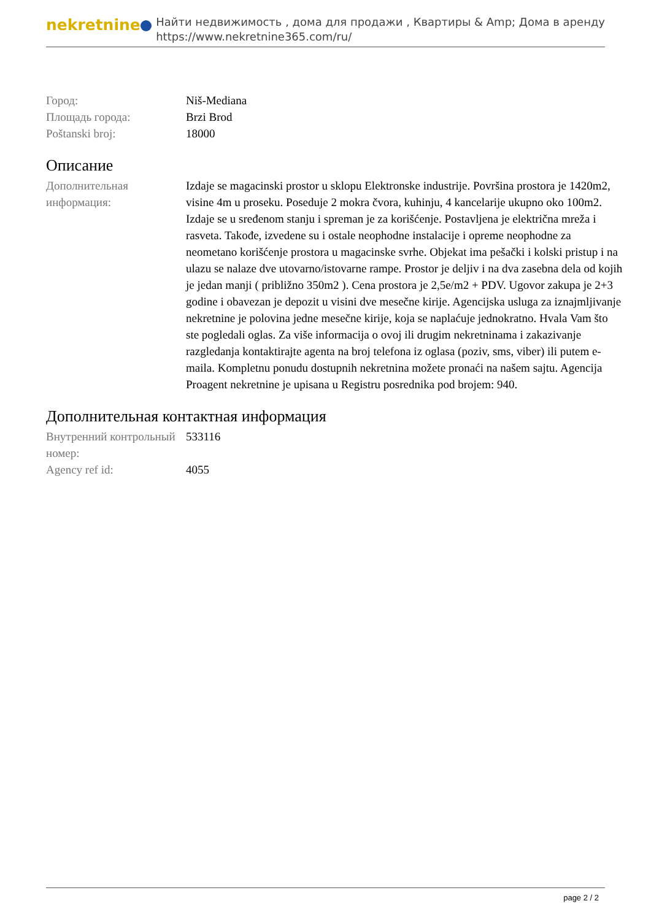nekretnine
Найти недвижимость , дома для продажи , Квартиры & Amp; Дома в аренду
https://www.nekretnine365.com/ru/
| Город: | Niš-Mediana |
| Площадь города: | Brzi Brod |
| Poštanski broj: | 18000 |
Описание
| Дополнительная информация: | Izdaje se magacinski prostor u sklopu Elektronske industrije. Površina prostora je 1420m2, visine 4m u proseku. Poseduje 2 mokra čvora, kuhinju, 4 kancelarije ukupno oko 100m2. Izdaje se u sređenom stanju i spreman je za korišćenje. Postavljena je električna mreža i rasveta. Takođe, izvedene su i ostale neophodne instalacije i opreme neophodne za neometano korišćenje prostora u magacinske svrhe. Objekat ima pešački i kolski pristup i na ulazu se nalaze dve utovarno/istovarne rampe. Prostor je deljiv i na dva zasebna dela od kojih je jedan manji ( približno 350m2 ). Cena prostora je 2,5e/m2 + PDV. Ugovor zakupa je 2+3 godine i obavezan je depozit u visini dve mesečne kirije. Agencijska usluga za iznajmljivanje nekretnine je polovina jedne mesečne kirije, koja se naplaćuje jednokratno. Hvala Vam što ste pogledali oglas. Za više informacija o ovoj ili drugim nekretninama i zakazivanje razgledanja kontaktirajte agenta na broj telefona iz oglasa (poziv, sms, viber) ili putem e-maila. Kompletnu ponudu dostupnih nekretnina možete pronaći na našem sajtu. Agencija Proagent nekretnine je upisana u Registru posrednika pod brojem: 940. |
Дополнительная контактная информация
| Внутренний контрольный номер: | 533116 |
| Agency ref id: | 4055 |
page 2 / 2